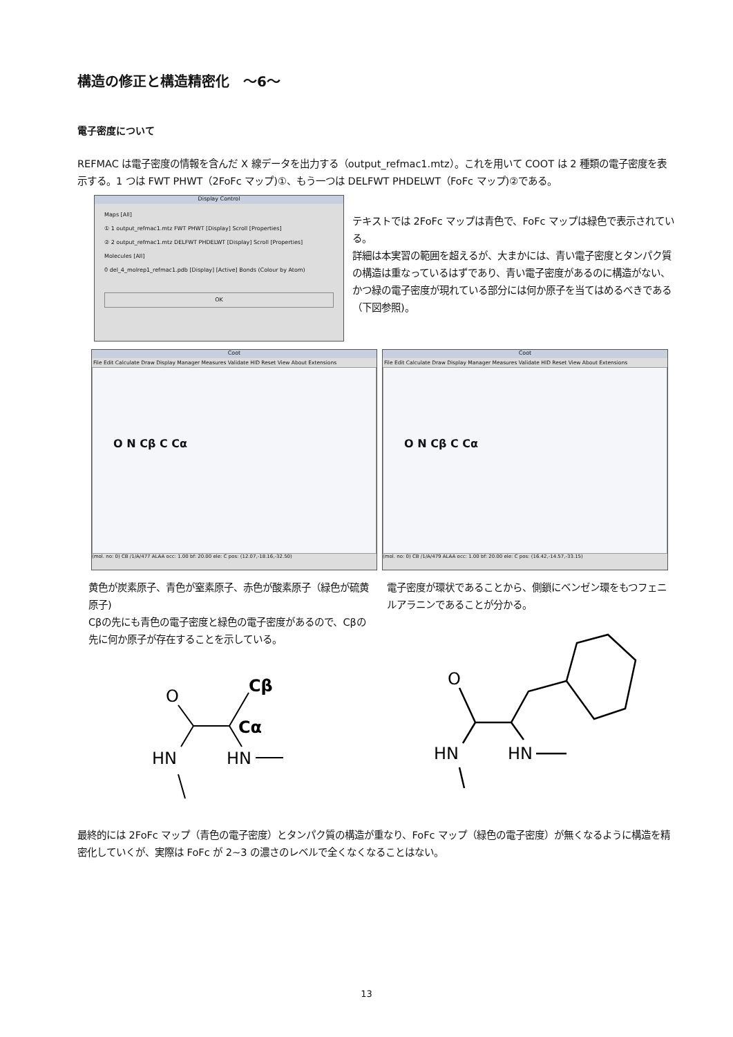構造の修正と構造精密化　～6～
電子密度について
REFMAC は電子密度の情報を含んだ X 線データを出力する（output_refmac1.mtz）。これを用いて COOT は 2 種類の電子密度を表示する。1 つは FWT PHWT（2FoFc マップ)①、もう一つは DELFWT PHDELWT（FoFc マップ)②である。
Display Control
Maps [All]
① 1 output_refmac1.mtz FWT PHWT [Display] Scroll [Properties]
② 2 output_refmac1.mtz DELFWT PHDELWT [Display] Scroll [Properties]
Molecules [All]
0 del_4_molrep1_refmac1.pdb [Display] [Active] Bonds (Colour by Atom)
OK
テキストでは 2FoFc マップは青色で、FoFc マップは緑色で表示されている。
詳細は本実習の範囲を超えるが、大まかには、青い電子密度とタンパク質の構造は重なっているはずであり、青い電子密度があるのに構造がない、かつ緑の電子密度が現れている部分には何か原子を当てはめるべきである（下図参照)。
Coot
File Edit Calculate Draw Display Manager Measures Validate HID Reset View About Extensions
O N Cβ C Cα
(mol. no: 0) CB /1/A/477 ALAA occ: 1.00 bf: 20.00 ele: C pos: (12.07,-18.16,-32.50)
Coot
File Edit Calculate Draw Display Manager Measures Validate HID Reset View About Extensions
O N Cβ C Cα
(mol. no: 0) CB /1/A/479 ALAA occ: 1.00 bf: 20.00 ele: C pos: (16.42,-14.57,-33.15)
黄色が炭素原子、青色が窒素原子、赤色が酸素原子（緑色が硫黄原子)
Cβの先にも青色の電子密度と緑色の電子密度があるので、Cβの先に何か原子が存在することを示している。
電子密度が環状であることから、側鎖にベンゼン環をもつフェニルアラニンであることが分かる。
O
Cβ
Cα
HN
HN
O
HN
HN
最終的には 2FoFc マップ（青色の電子密度）とタンパク質の構造が重なり、FoFc マップ（緑色の電子密度）が無くなるように構造を精密化していくが、実際は FoFc が 2~3 の濃さのレベルで全くなくなることはない。
13